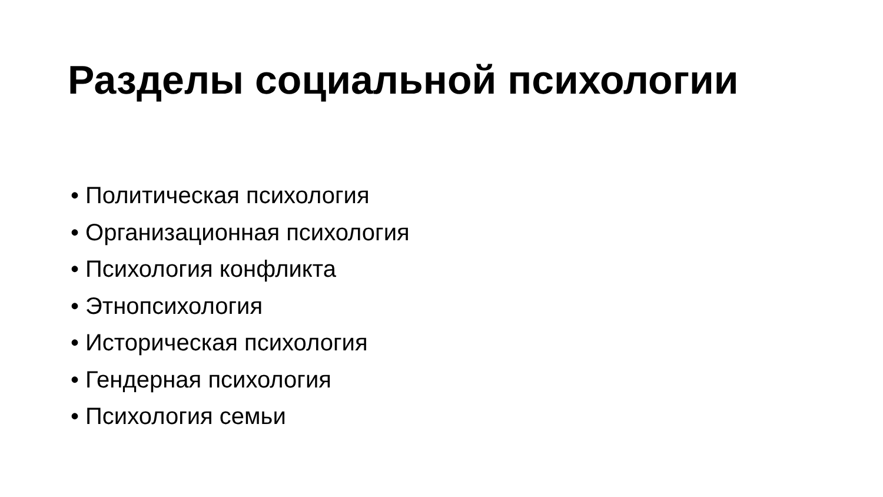Разделы социальной психологии
• Политическая психология
• Организационная психология
• Психология конфликта
• Этнопсихология
• Историческая психология
• Гендерная психология
• Психология семьи